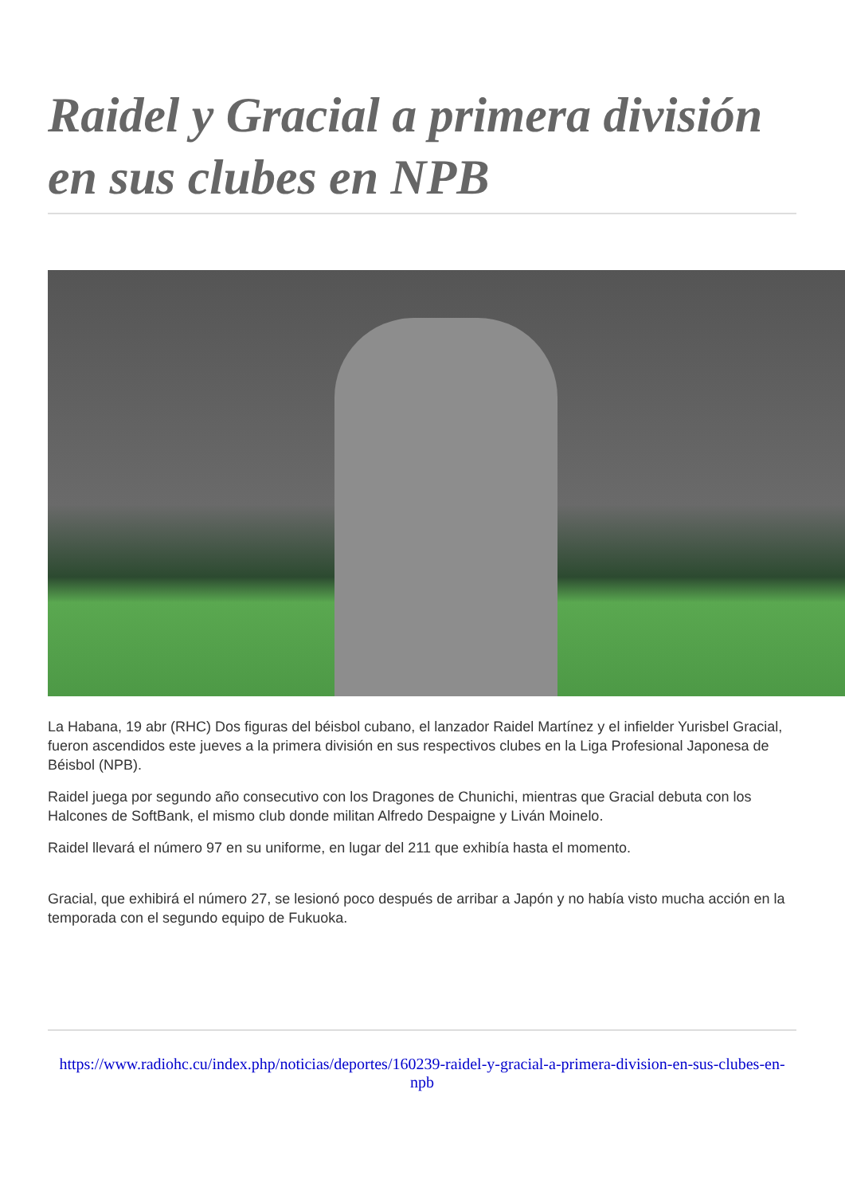Raidel y Gracial a primera división en sus clubes en NPB
La Habana, 19 abr (RHC) Dos figuras del béisbol cubano, el lanzador Raidel Martínez y el infielder Yurisbel Gracial, fueron ascendidos este jueves a la primera división en sus respectivos clubes en la Liga Profesional Japonesa de Béisbol (NPB).
Raidel juega por segundo año consecutivo con los Dragones de Chunichi, mientras que Gracial debuta con los Halcones de SoftBank, el mismo club donde militan Alfredo Despaigne y Liván Moinelo.
Raidel llevará el número 97 en su uniforme, en lugar del 211 que exhibía hasta el momento.
Gracial, que exhibirá el número 27, se lesionó poco después de arribar a Japón y no había visto mucha acción en la temporada con el segundo equipo de Fukuoka.
https://www.radiohc.cu/index.php/noticias/deportes/160239-raidel-y-gracial-a-primera-division-en-sus-clubes-en-npb